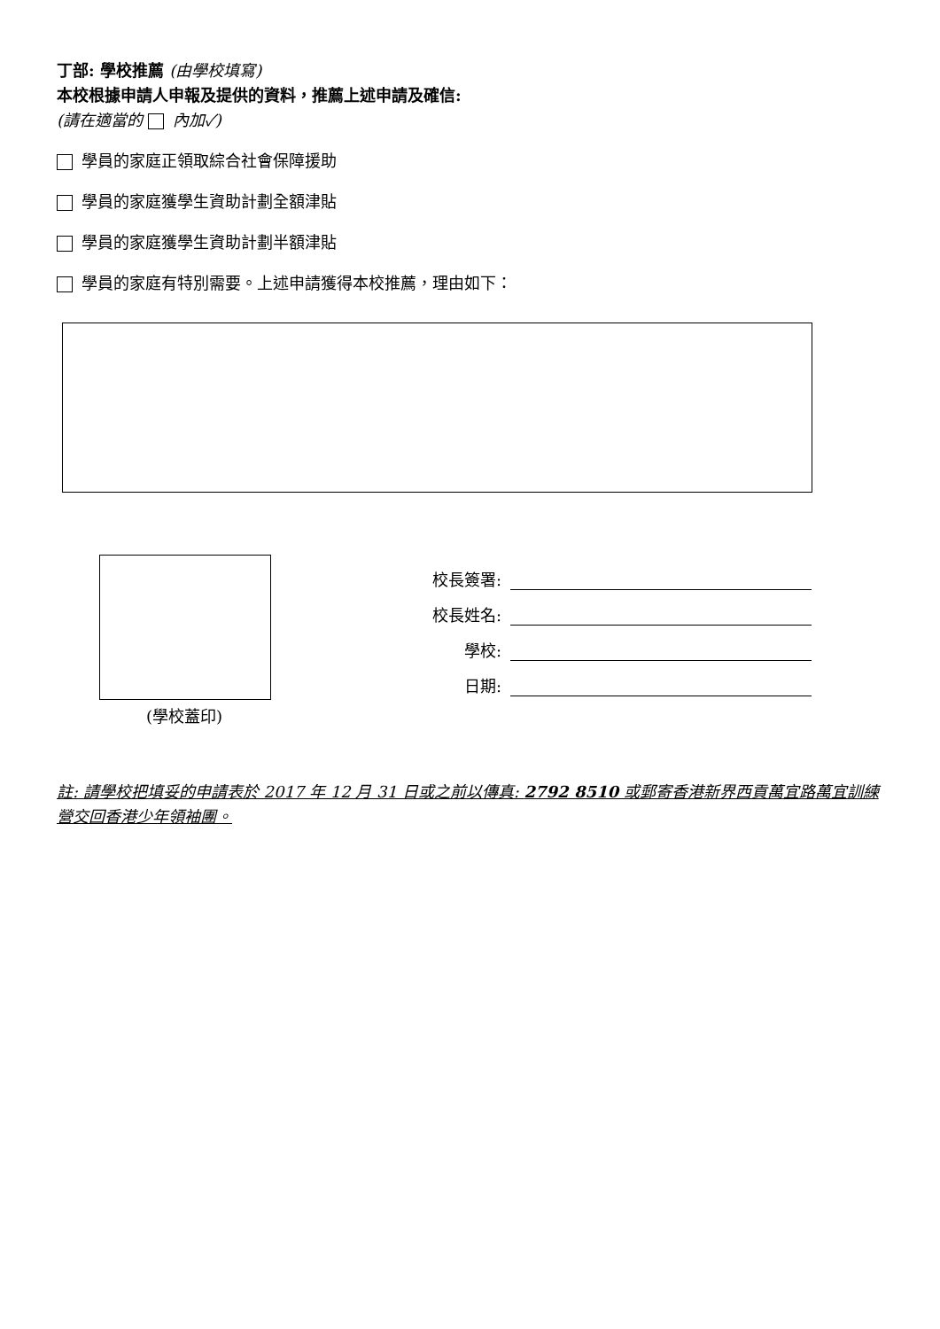丁部: 學校推薦 (由學校填寫)
本校根據申請人申報及提供的資料，推薦上述申請及確信:
(請在適當的 內加✓)
學員的家庭正領取綜合社會保障援助
學員的家庭獲學生資助計劃全額津貼
學員的家庭獲學生資助計劃半額津貼
學員的家庭有特別需要。上述申請獲得本校推薦，理由如下：
(學校蓋印)
校長簽署:
校長姓名:
學校:
日期:
註: 請學校把填妥的申請表於 2017 年 12 月 31 日或之前以傳真: 2792 8510 或郵寄香港新界西貢萬宜路萬宜訓練營交回香港少年領袖團。